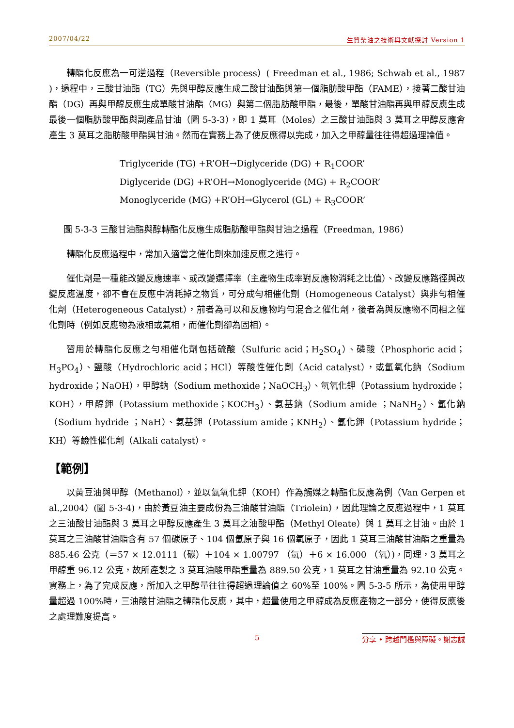2007/04/22 生質柴油之技術與文獻探討 Version 1
轉酯化反應為一可逆過程（Reversible process）( Freedman et al., 1986; Schwab et al., 1987 )，過程中，三酸甘油酯（TG）先與甲醇反應生成二酸甘油酯與第一個脂肪酸甲酯（FAME），接著二酸甘油酯（DG）再與甲醇反應生成單酸甘油酯（MG）與第二個脂肪酸甲酯，最後，單酸甘油酯再與甲醇反應生成最後一個脂肪酸甲酯與副產品甘油（圖 5-3-3），即 1 莫耳（Moles）之三酸甘油酯與 3 莫耳之甲醇反應會產生 3 莫耳之脂肪酸甲酯與甘油。然而在實務上為了使反應得以完成，加入之甲醇量往往得超過理論值。
Triglyceride (TG) +R’OH→Diglyceride (DG) + R<sub>1</sub>COOR’
Diglyceride (DG) +R’OH→Monoglyceride (MG) + R<sub>2</sub>COOR’
Monoglyceride (MG) +R’OH→Glycerol (GL) + R<sub>3</sub>COOR’
圖 5-3-3 三酸甘油酯與醇轉酯化反應生成脂肪酸甲酯與甘油之過程（Freedman, 1986）
轉酯化反應過程中，常加入適當之催化劑來加速反應之進行。
催化劑是一種能改變反應速率、或改變選擇率（主產物生成率對反應物消耗之比值）、改變反應路徑與改變反應溫度，卻不會在反應中消耗掉之物質，可分成勻相催化劑（Homogeneous Catalyst）與非勻相催化劑（Heterogeneous Catalyst），前者為可以和反應物均勻混合之催化劑，後者為與反應物不同相之催化劑時（例如反應物為液相或氣相，而催化劑卻為固相）。
習用於轉酯化反應之勻相催化劑包括硫酸（Sulfuric acid；H<sub>2</sub>SO<sub>4</sub>）、磷酸（Phosphoric acid；H<sub>3</sub>PO<sub>4</sub>）、鹽酸（Hydrochloric acid；HCl）等酸性催化劑（Acid catalyst），或氫氧化鈉（Sodium hydroxide；NaOH），甲醇鈉（Sodium methoxide；NaOCH<sub>3</sub>）、氫氧化鉀（Potassium hydroxide；KOH），甲醇鉀（Potassium methoxide；KOCH<sub>3</sub>）、氨基鈉（Sodium amide ；NaNH<sub>2</sub>）、氫化鈉（Sodium hydride ；NaH）、氨基鉀（Potassium amide；KNH<sub>2</sub>）、氫化鉀（Potassium hydride；KH）等鹼性催化劑（Alkali catalyst）。
【範例】
以黃豆油與甲醇（Methanol），並以氫氧化鉀（KOH）作為觸媒之轉酯化反應為例（Van Gerpen et al.,2004）(圖 5-3-4)，由於黃豆油主要成份為三油酸甘油酯（Triolein），因此理論之反應過程中，1 莫耳之三油酸甘油酯與 3 莫耳之甲醇反應產生 3 莫耳之油酸甲酯（Methyl Oleate）與 1 莫耳之甘油。由於 1 莫耳之三油酸甘油酯含有 57 個碳原子、104 個氫原子與 16 個氧原子，因此 1 莫耳三油酸甘油酯之重量為 885.46 公克（＝57 × 12.0111（碳）＋104 × 1.00797 （氫）＋6 × 16.000 （氧）)，同理，3 莫耳之甲醇重 96.12 公克，故所產製之 3 莫耳油酸甲酯重量為 889.50 公克，1 莫耳之甘油重量為 92.10 公克。實務上，為了完成反應，所加入之甲醇量往往得超過理論值之 60%至 100%。圖 5-3-5 所示，為使用甲醇量超過 100%時，三油酸甘油酯之轉酯化反應，其中，超量使用之甲醇成為反應產物之一部分，使得反應後之處理難度提高。
5 分享 • 跨越門檻與障礙。謝志誠